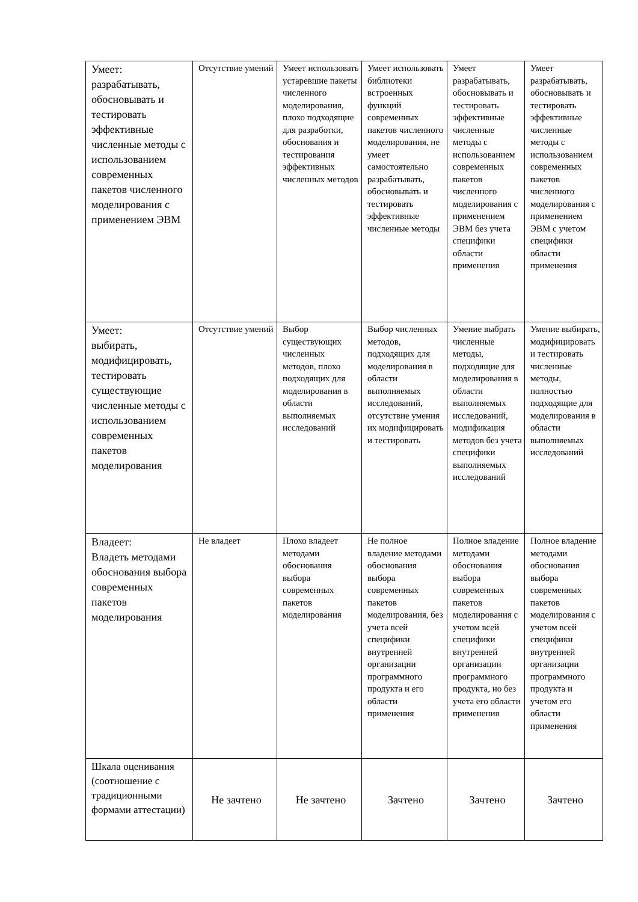| Умеет: разрабатывать, обосновывать и тестировать эффективные численные методы с использованием современных пакетов численного моделирования с применением ЭВМ | Отсутствие умений | Умеет использовать устаревшие пакеты численного моделирования, плохо подходящие для разработки, обоснования и тестирования эффективных численных методов | Умеет использовать библиотеки встроенных функций современных пакетов численного моделирования, не умеет самостоятельно разрабатывать, обосновывать и тестировать эффективные численные методы | Умеет разрабатывать, обосновывать и тестировать эффективные численные методы с использованием современных пакетов численного моделирования с применением ЭВМ без учета специфики области применения | Умеет разрабатывать, обосновывать и тестировать эффективные численные методы с использованием современных пакетов численного моделирования с применением ЭВМ с учетом специфики области применения |
| Умеет: выбирать, модифицировать, тестировать существующие численные методы с использованием современных пакетов моделирования | Отсутствие умений | Выбор существующих численных методов, плохо подходящих для моделирования в области выполняемых исследований | Выбор численных методов, подходящих для моделирования в области выполняемых исследований, отсутствие умения их модифицировать и тестировать | Умение выбрать численные методы, подходящие для моделирования в области выполняемых исследований, модификация методов без учета специфики выполняемых исследований | Умение выбирать, модифицировать и тестировать численные методы, полностью подходящие для моделирования в области выполняемых исследований |
| Владеет: Владеть методами обоснования выбора современных пакетов моделирования | Не владеет | Плохо владеет методами обоснования выбора современных пакетов моделирования | Не полное владение методами обоснования выбора современных пакетов моделирования, без учета всей специфики внутренней организации программного продукта и его области применения | Полное владение методами обоснования выбора современных пакетов моделирования с учетом всей специфики внутренней организации программного продукта, но без учета его области применения | Полное владение методами обоснования выбора современных пакетов моделирования с учетом всей специфики внутренней организации программного продукта и учетом его области применения |
| Шкала оценивания (соотношение с традиционными формами аттестации) | Не зачтено | Не зачтено | Зачтено | Зачтено | Зачтено |